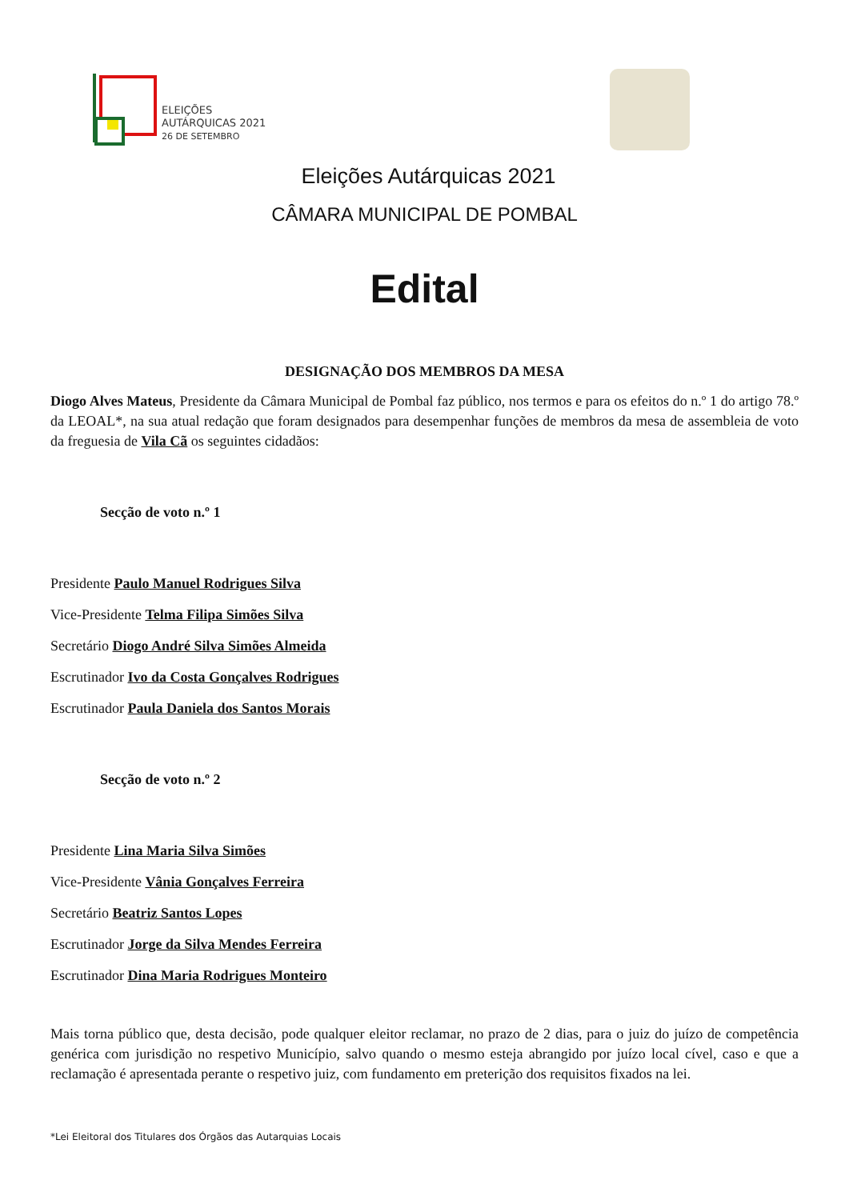ELEIÇÕES
AUTÁRQUICAS 2021
26 DE SETEMBRO
Eleições Autárquicas 2021
CÂMARA MUNICIPAL DE POMBAL
Edital
DESIGNAÇÃO DOS MEMBROS DA MESA
Diogo Alves Mateus, Presidente da Câmara Municipal de Pombal faz público, nos termos e para os efeitos do n.º 1 do artigo 78.º da LEOAL*, na sua atual redação que foram designados para desempenhar funções de membros da mesa de assembleia de voto da freguesia de Vila Cã os seguintes cidadãos:
Secção de voto n.º 1
Presidente Paulo Manuel Rodrigues Silva
Vice-Presidente Telma Filipa Simões Silva
Secretário Diogo André Silva Simões Almeida
Escrutinador Ivo da Costa Gonçalves Rodrigues
Escrutinador Paula Daniela dos Santos Morais
Secção de voto n.º 2
Presidente Lina Maria Silva Simões
Vice-Presidente Vânia Gonçalves Ferreira
Secretário Beatriz Santos Lopes
Escrutinador Jorge da Silva Mendes Ferreira
Escrutinador Dina Maria Rodrigues Monteiro
Mais torna público que, desta decisão, pode qualquer eleitor reclamar, no prazo de 2 dias, para o juiz do juízo de competência genérica com jurisdição no respetivo Município, salvo quando o mesmo esteja abrangido por juízo local cível, caso e que a reclamação é apresentada perante o respetivo juiz, com fundamento em preterição dos requisitos fixados na lei.
*Lei Eleitoral dos Titulares dos Órgãos das Autarquias Locais